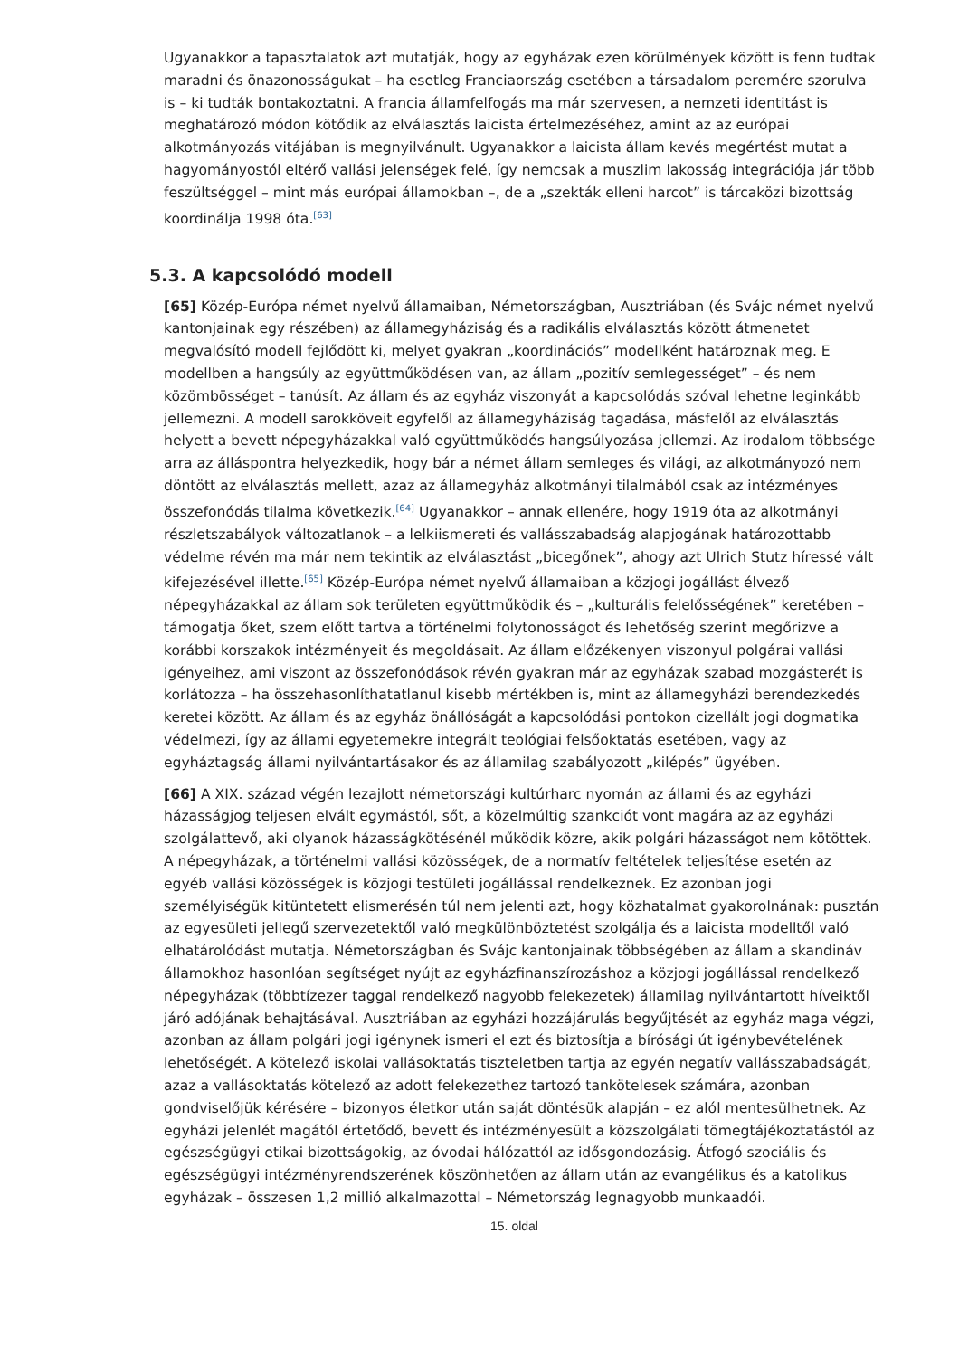Ugyanakkor a tapasztalatok azt mutatják, hogy az egyházak ezen körülmények között is fenn tudtak maradni és önazonosságukat – ha esetleg Franciaország esetében a társadalom peremére szorulva is – ki tudták bontakoztatni. A francia államfelfogás ma már szervesen, a nemzeti identitást is meghatározó módon kötődik az elválasztás laicista értelmezéséhez, amint az az európai alkotmányozás vitájában is megnyilvánult. Ugyanakkor a laicista állam kevés megértést mutat a hagyományostól eltérő vallási jelenségek felé, így nemcsak a muszlim lakosság integrációja jár több feszültséggel – mint más európai államokban –, de a „szekták elleni harcot” is tárcaközi bizottság koordinálja 1998 óta.<sup>[63]</sup>
5.3. A kapcsolódó modell
[65] Közép-Európa német nyelvű államaiban, Németországban, Ausztriában (és Svájc német nyelvű kantonjainak egy részében) az államegyháziság és a radikális elválasztás között átmenetet megvalósító modell fejlődött ki, melyet gyakran „koordinációs” modellként határoznak meg. E modellben a hangsúly az együttműködésen van, az állam „pozitív semlegességet” – és nem közömbösséget – tanúsít. Az állam és az egyház viszonyát a kapcsolódás szóval lehetne leginkább jellemezni. A modell sarokköveit egyfelől az államegyháziság tagadása, másfelől az elválasztás helyett a bevett népegyházakkal való együttműködés hangsúlyozása jellemzi. Az irodalom többsége arra az álláspontra helyezkedik, hogy bár a német állam semleges és világi, az alkotmányozó nem döntött az elválasztás mellett, azaz az államegyház alkotmányi tilalmából csak az intézményes összefonódás tilalma következik.<sup>[64]</sup> Ugyanakkor – annak ellenére, hogy 1919 óta az alkotmányi részletszabályok változatlanok – a lelkiismereti és vallásszabadság alapjogának határozottabb védelme révén ma már nem tekintik az elválasztást „bicegőnek”, ahogy azt Ulrich Stutz híressé vált kifejezésével illette.<sup>[65]</sup> Közép-Európa német nyelvű államaiban a közjogi jogállást élvező népegyházakkal az állam sok területen együttműködik és – „kulturális felelősségének” keretében – támogatja őket, szem előtt tartva a történelmi folytonosságot és lehetőség szerint megőrizve a korábbi korszakok intézményeit és megoldásait. Az állam előzékenyen viszonyul polgárai vallási igényeihez, ami viszont az összefonódások révén gyakran már az egyházak szabad mozgásterét is korlátozza – ha összehasonlíthatatlanul kisebb mértékben is, mint az államegyházi berendezkedés keretei között. Az állam és az egyház önállóságát a kapcsolódási pontokon cizellált jogi dogmatika védelmezi, így az állami egyetemekre integrált teológiai felsőoktatás esetében, vagy az egyháztagság állami nyilvántartásakor és az államilag szabályozott „kilépés” ügyében.
[66] A XIX. század végén lezajlott németországi kultúrharc nyomán az állami és az egyházi házasságjog teljesen elvált egymástól, sőt, a közelmúltig szankciót vont magára az az egyházi szolgálattevő, aki olyanok házasságkötésénél működik közre, akik polgári házasságot nem kötöttek. A népegyházak, a történelmi vallási közösségek, de a normatív feltételek teljesítése esetén az egyéb vallási közösségek is közjogi testületi jogállással rendelkeznek. Ez azonban jogi személyiségük kitüntetett elismerésén túl nem jelenti azt, hogy közhatalmat gyakorolnának: pusztán az egyesületi jellegű szervezetektől való megkülönböztetést szolgálja és a laicista modelltől való elhatárolódást mutatja. Németországban és Svájc kantonjainak többségében az állam a skandináv államokhoz hasonlóan segítséget nyújt az egyházfinanszírozáshoz a közjogi jogállással rendelkező népegyházak (többtízezer taggal rendelkező nagyobb felekezetek) államilag nyilvántartott híveiktől járó adójának behajtásával. Ausztriában az egyházi hozzájárulás begyűjtését az egyház maga végzi, azonban az állam polgári jogi igénynek ismeri el ezt és biztosítja a bírósági út igénybevételének lehetőségét. A kötelező iskolai vallásoktatás tiszteletben tartja az egyén negatív vallásszabadságát, azaz a vallásoktatás kötelező az adott felekezethez tartozó tankötelesek számára, azonban gondviselőjük kérésére – bizonyos életkor után saját döntésük alapján – ez alól mentesülhetnek. Az egyházi jelenlét magától értetődő, bevett és intézményesült a közszolgálati tömegtájékoztatástól az egészségügyi etikai bizottságokig, az óvodai hálózattól az idősgondozásig. Átfogó szociális és egészségügyi intézményrendszerének köszönhetően az állam után az evangélikus és a katolikus egyházak – összesen 1,2 millió alkalmazottal – Németország legnagyobb munkaadói.
15. oldal